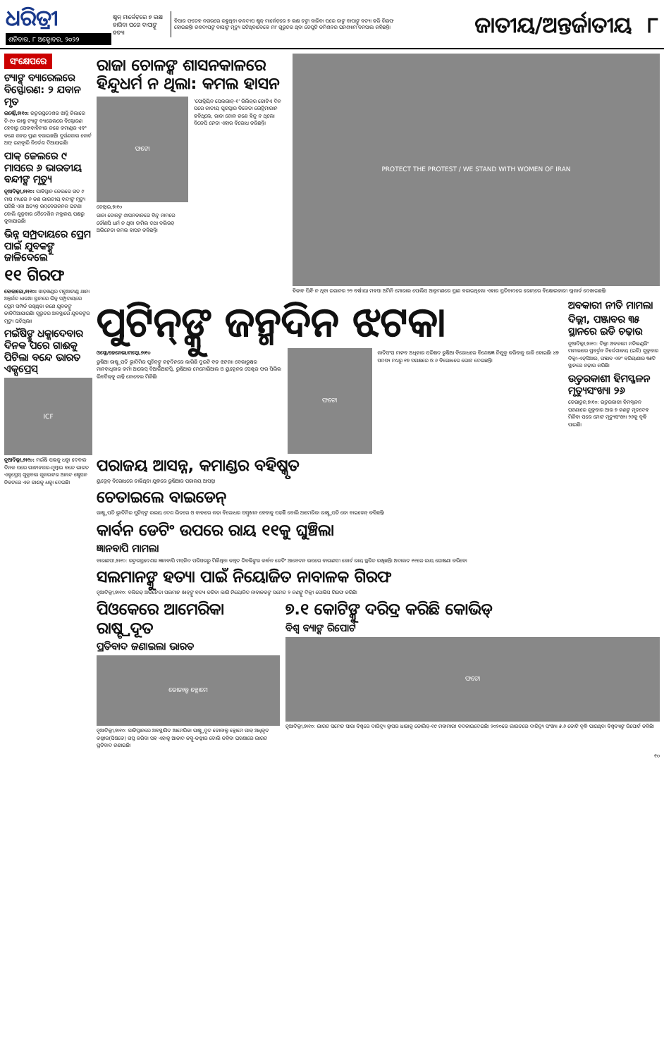ଧରିତ୍ରୀ
ଶନିବାର, ୮ ଅକ୍ଟୋବର, ୨୦୨୨
ଷ୍ଟକ୍ ମାର୍କେଟ୍‌ରେ ୭ ଲକ୍ଷ ହାରିବା ପରେ ବାପାଙ୍କୁ ହତ୍ୟା
ହିସାର ଫତେହ ନଗରରେ ରହୁଥିବା ଜଶଦୀପ ଷ୍ଟକ୍ ମାର୍କେଟ୍‌ରେ ୭ ଲକ୍ଷ ଟଙ୍କା ହାରିବା ପରେ ତାଙ୍କ ବାପାଙ୍କୁ ହତ୍ୟା କରି ଗିରଫ ହୋଇଛନ୍ତି। ଜଶଦୀପଙ୍କ ବାପାଙ୍କ ମୃତ୍ୟୁ ଘଟିଥିବାବେଳେ ମା' ଗୁରୁତର ଥିବା ଡେପୁଟି କମିଶନର ଘନଶ୍ୟାମ ବନସାଲ କହିଛନ୍ତି।
ଜାତୀୟ/ଅନ୍ତର୍ଜାତୀୟ ୮
ସଂକ୍ଷେପରେ
ଟ୍ୟାଙ୍କ୍ ବ୍ୟାରେଲରେ ବିସ୍ଫୋରଣ: ୨ ଯବାନ ମୃତ
ଲକ୍ଷ୍ନୌ,୭।୧୦: ଉତ୍ତରପ୍ରଦେଶର ଝାନ୍ସି ଜିଲାରେ ଟି-୯୦ ଭୀଷ୍ମ ଟ୍ୟାଙ୍କ୍ ବ୍ୟାରେଲରେ ବିସ୍ଫୋରଣ ହେବାରୁ ସେନାବାହିନୀର ଜଣେ କମାଣ୍ଡର ଏବଂ ଜଣେ ଗନର୍ ପ୍ରାଣ ହରାଇଛନ୍ତି। ଦୁର୍ଗଣଗାର କୋର୍ଟ ଅଫ୍ ଇନ୍‌କ୍ୱାରି ନିର୍ଦ୍ଦେଶ ଦିଆଯାଇଛି।
ପାକ୍ ଜେଲରେ ୯ ମାସରେ ୬ ଭାରତୀୟ ବନ୍ଦୀଙ୍କ ମୃତ୍ୟୁ
ନୂଆଦିଲ୍ଲୀ,୭।୧୦: ପାକିସ୍ତାନ ଜେଲରେ ଗତ ୯ ମାସ ମଧ୍ୟରେ ୬ ଜଣ ଭାରତୀୟ ବନ୍ଦୀଙ୍କ ମୃତ୍ୟୁ ଘଟିଛି ଏହା ଅତ୍ୟନ୍ତ ଉଦ୍‌ବେଗଜନକ ଘଟଣା ବୋଲି ଶୁକ୍ରବାର ବୈଦେଶିକ ମନ୍ତ୍ରାଳୟ ପକ୍ଷରୁ କୁହାଯାଇଛି।
ଭିନ୍ନ ସମ୍ପ୍ରଦାୟରେ ପ୍ରେମ ପାଇଁ ଯୁବକଙ୍କୁ ଜାଳିଦେଲେ
୧୧ ଗିରଫ
ବୋକାରୋ,୭।୧୦: ଝାଡ଼ଖଣ୍ଡର ମହୁଆଟାଣ୍ଡ ଥାନା ଅନ୍ତର୍ଗତ ଧାଉଆ ଗ୍ରାମରେ ଭିନ୍ନ ସମ୍ପ୍ରଦାୟରେ ପ୍ରେମ ସମ୍ପର୍କ ରଖିଥିବା ଜଣେ ଯୁବକଙ୍କୁ ଜାଳିଦିଆଯାଇଛି। ଗୁରୁତର ଅବସ୍ଥାରେ ଯୁବକଙ୍କର ମୃତ୍ୟୁ ଘଟିଥିଲା।
ମଇଁଷିଙ୍କୁ ଧକ୍କାଦେବାର ଦିନକ ପରେ ଗାଈକୁ ପିଟିଲା ବନ୍ଦେ ଭାରତ ଏକ୍ସପ୍ରେସ୍
ICF
ନୂଆଦିଲ୍ଲୀ,୭।୧୦: ମଇଁଷି ପଲକୁ ଧକ୍କା ଦେବାର ଦିନକ ପରେ ଗାନ୍ଧୀନଗର-ମୁମ୍ବାଇ ବନ୍ଦେ ଭାରତ ଏକ୍ସପ୍ରେସ୍ ଶୁକ୍ରବାର ଗୁଜରାଟର ଆନନ୍ଦ ଷ୍ଟେସନ ନିକଟରେ ଏକ ଗାଈକୁ ଧକ୍କା ଦେଇଛି।
ରାଜା ଚୋଳଙ୍କ ଶାସନକାଳରେ ହିନ୍ଦୁଧର୍ମ ନ ଥିଲା: କମଲ ହାସନ
ଫଟୋ
ଚେନ୍ନାଇ,୭।୧୦
ରାଜା ଚୋଳଙ୍କ ଶାସନକାଳରେ ହିନ୍ଦୁ ନାମରେ କୌଣସି ଧର୍ମ ନ ଥିବା ତାମିଲ ତଥା ବଲିଉଡ୍ ଅଭିନେତା କମଲ ହାସନ କହିଛନ୍ତି।
'ପୋନ୍ନିୟିନ ସେଲଭାନ୍-୧' ରିଲିଜ୍‌ର ଗୋଟିଏ ଦିନ ପରେ ଜାତୀୟ ପୁରସ୍କାର ବିଜେତା ଭେଟ୍ରିମାରାନ କହିଥିଲେ, ରାଜା ଚୋଳ ଜଣେ ହିନ୍ଦୁ ନ ଥିଲେ। ବିଜେପି ନେତା ଏହାର ବିରୋଧ କରିଛନ୍ତି।
PROTECT THE PROTEST / WE STAND WITH WOMEN OF IRAN
ହିଜାବ ପିନ୍ଧି ନ ଥିବା ଇରାନର ୨୨ ବର୍ଷୀୟା ମହସା ଅମିନି ମୋରାଲ ପୋଲିସ ଆକ୍ରମଣରେ ପ୍ରାଣ ହରାଇଥିଲେ। ଏହାର ପ୍ରତିବାଦରେ ରୋମ୍‌ରେ ବିକ୍ଷୋଭକାରୀ ପ୍ଲାକାର୍ଡ ଦେଖାଇଛନ୍ତି।
ପୁଟିନ୍‌ଙ୍କୁ ଜନ୍ମଦିନ ଝଟକା
ଓସ୍ଲୋ/ଜେନେଭା/ମସ୍କୋ,୭।୧୦
ରୁଷିଆ ରାଷ୍ଟ୍ରପତି ଭ୍ଲାଦିମିର ପୁଟିନ୍‌ଙ୍କୁ ଜନ୍ମଦିନରେ ଲାଗିଛି ଦୁଇଟି ବଡ଼ ଝଟକା। ବେଲାରୁଷର ମାନବାଧିକାର କର୍ମୀ ଆଲେସ୍ ବିଆଲିଆଟସ୍କି, ରୁଷିଆର ମେମୋରିଆଲ ଓ ୟୁକ୍ରେନର ସେଣ୍ଟର ଫର ସିଭିଲ ଲିବର୍ଟିଜ୍‌କୁ ଶାନ୍ତି ନୋବେଲ ମିଳିଛି।
ଫଟୋ
ଜାତିସଂଘ ମାନବ ଅଧିକାର ପରିଷଦ ରୁଷିଆ ବିରୋଧରେ ବିଶେଷଜ୍ଞ ନିଯୁକ୍ତ କରିବାକୁ ରାଜି ହୋଇଛି। ୪୭ ସଦସ୍ୟ ମଧ୍ୟରୁ ୧୭ ସପକ୍ଷରେ ଓ ୬ ବିରୋଧରେ ଭୋଟ ଦେଇଛନ୍ତି।
ଅବକାରୀ ନୀତି ମାମଲା
ଦିଲ୍ଲୀ, ପଞ୍ଜାବର ୩୫ ସ୍ଥାନରେ ଇଡି ଚଢ଼ାଉ
ନୂଆଦିଲ୍ଲୀ,୭।୧୦: ଦିଲ୍ଲୀ ଅବକାରୀ ମନିଲଣ୍ଡରିଂ ମାମଲାରେ ପ୍ରବର୍ତ୍ତନ ନିର୍ଦ୍ଦେଶାଳୟ (ଇଡି) ଶୁକ୍ରବାର ଦିଲ୍ଲୀ-ଏନ୍‌ସିଆର, ପଞ୍ଜାବ ଏବଂ ହରିୟାଣାର ୩୫ଟି ସ୍ଥାନରେ ଚଢ଼ାଉ କରିଛି।
ଉତ୍ତରକାଶୀ ହିମସ୍ଖଳନ ମୃତ୍ୟୁସଂଖ୍ୟା ୨୬
ଡେରାଡୁନ,୭।୧୦: ଉତ୍ତରକାଶୀ ହିମସ୍ଖଳନ ଘଟଣାରେ ଶୁକ୍ରବାର ଆଉ ୭ ଜଣଙ୍କ ମୃତଦେହ ମିଳିବା ପରେ ମୋଟ ମୃତ୍ୟୁସଂଖ୍ୟା ୨୬କୁ ବୃଦ୍ଧି ପାଇଛି।
ପରାଜୟ ଆସନ୍ନ, କମାଣ୍ଡର ବହିଷ୍କୃତ
ୟୁକ୍ରେନ୍ ବିରୋଧରେ ଚାଲିଥିବା ଯୁଦ୍ଧରେ ରୁଷିଆର ପରାଜୟ ଆସନ୍ନ।
ଚେତାଇଲେ ବାଇଡେନ୍
ରାଷ୍ଟ୍ରପତି ଭ୍ଲାଦିମିର ପୁଟିନ୍‌ଙ୍କ ଉଭୟ ଦେଶ ଭିତରେ ଓ ବାହାରେ କଡ଼ା ବିରୋଧର ସମ୍ମୁଖୀନ ହେବାକୁ ପଡ଼ିଛି ବୋଲି ଆମେରିକା ରାଷ୍ଟ୍ରପତି ଜୋ ବାଇଡେନ୍ କହିଛନ୍ତି।
କାର୍ବନ ଡେଟିଂ ଉପରେ ରାୟ ୧୧କୁ ଘୁଞ୍ଚିଲା
ଜ୍ଞାନବାପି ମାମଲା
ବାରାଣସୀ,୭।୧୦: ଉତ୍ତରପ୍ରଦେଶର ଜ୍ଞାନବାପି ମସ୍‌ଜିଦ ପରିସରରୁ ମିଳିଥିବା କଥିତ ଶିବଲିଙ୍ଗର କାର୍ବନ ଡେଟିଂ ଆବେଦନ ଉପରେ ବାରାଣସୀ କୋର୍ଟ ରାୟ ସ୍ଥଗିତ ରଖିଛନ୍ତି। ଅଦାଲତ ୧୧ରେ ରାୟ ଘୋଷଣା କରିବେ।
ସଲମାନଙ୍କୁ ହତ୍ୟା ପାଇଁ ନିୟୋଜିତ ନାବାଳକ ଗିରଫ
ନୂଆଦିଲ୍ଲୀ,୭।୧୦: ବଲିଉଡ୍ ଅଭିନେତା ସଲମାନ ଖାନ୍‌ଙ୍କୁ ହତ୍ୟା କରିବା ଲାଗି ନିୟୋଜିତ ନାବାଳକଙ୍କ ସମେତ ୨ ଜଣଙ୍କୁ ଦିଲ୍ଲୀ ପୋଲିସ ଗିରଫ କରିଛି।
ପିଓକେରେ ଆମେରିକା ରାଷ୍ଟ୍ରଦୂତ
ପ୍ରତିବାଦ ଜଣାଇଲା ଭାରତ
ଡୋନାଲ୍ଡ ବ୍ଲୋମେ
ନୂଆଦିଲ୍ଲୀ,୭।୧୦: ପାକିସ୍ତାନରେ ଅବସ୍ଥାପିତ ଆମେରିକା ରାଷ୍ଟ୍ରଦୂତ ଡୋନାଲ୍ଡ ବ୍ଲୋମେ ପାକ୍ ଅଧିକୃତ କଶ୍ମୀର(ପିଓକେ) ଗସ୍ତ କରିବା ସହ ଏହାକୁ ଆଜାଦ ଜମ୍ମୁ-କଶ୍ମୀର ବୋଲି କହିବା ଘଟଣାରେ ଭାରତ ପ୍ରତିବାଦ ଜଣାଇଛି।
୭.୧ କୋଟିଙ୍କୁ ଦରିଦ୍ର କରିଛି କୋଭିଡ୍
ବିଶ୍ୱ ବ୍ୟାଙ୍କ ରିପୋର୍ଟ
ଫଟୋ
ନୂଆଦିଲ୍ଲୀ,୭।୧୦: ଭାରତ ସମେତ ସାରା ବିଶ୍ୱରେ ଦାରିଦ୍ର୍ୟ ହ୍ରାସର ଧାରାକୁ କୋଭିଡ୍-୧୯ ମହାମାରୀ ବଦଳାଇଦେଇଛି। ୨୦୨୦ରେ ଭାରତରେ ଦାରିଦ୍ର୍ୟ ସଂଖ୍ୟା ୫.୬ କୋଟି ବୃଦ୍ଧି ପାଇଥିବା ବିଶ୍ୱବ୍ୟାଙ୍କ ରିପୋର୍ଟ କହିଛି।
୧୦